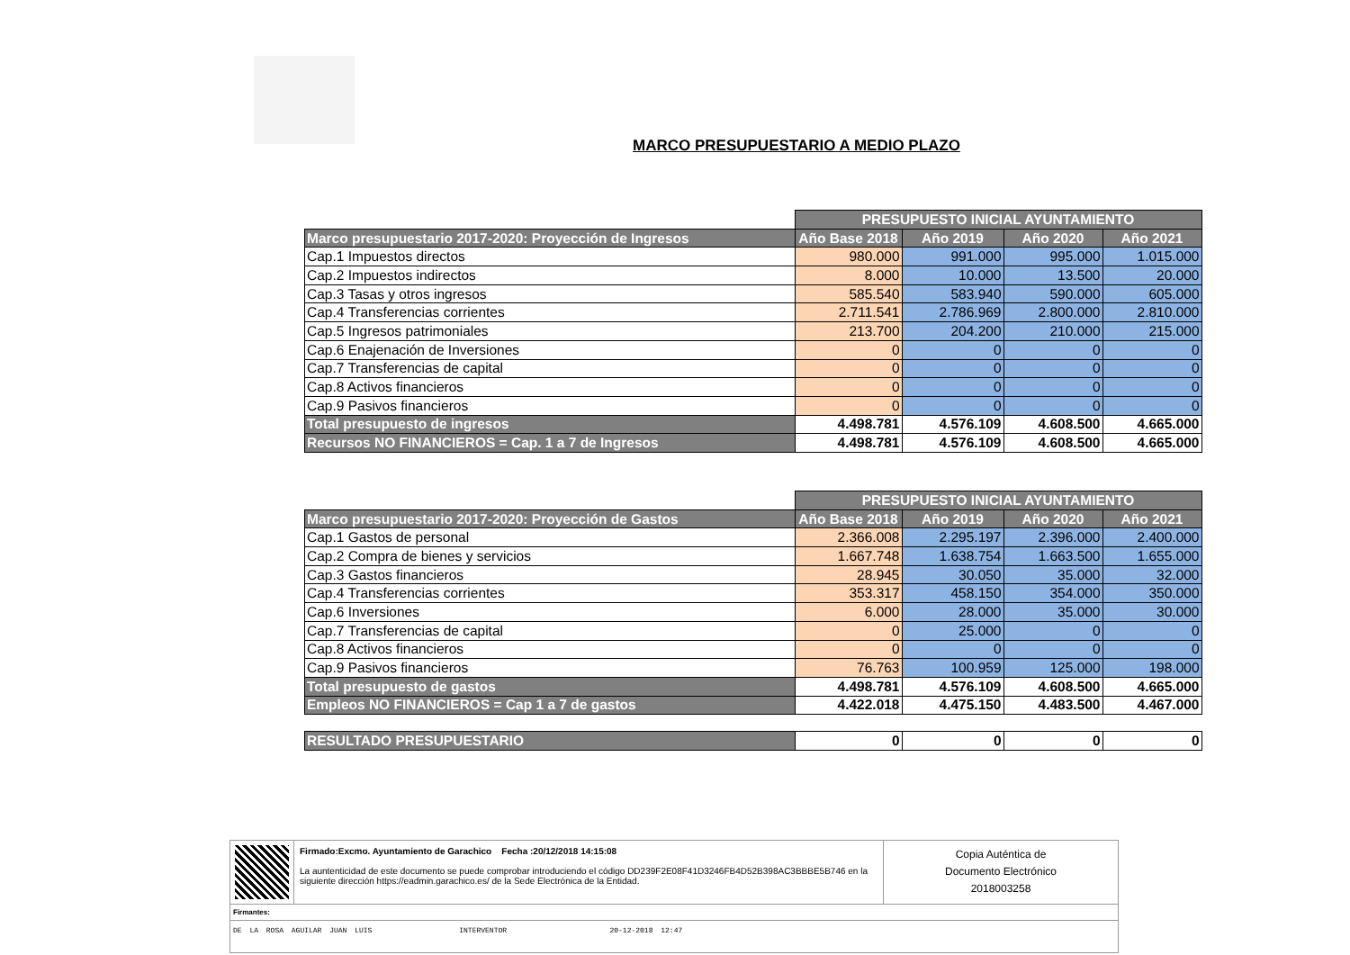MARCO PRESUPUESTARIO A MEDIO PLAZO
| | PRESUPUESTO INICIAL AYUNTAMIENTO | | | |
| Marco presupuestario 2017-2020: Proyección de Ingresos | Año Base 2018 | Año 2019 | Año 2020 | Año 2021 |
| Cap.1 Impuestos directos | 980.000 | 991.000 | 995.000 | 1.015.000 |
| Cap.2 Impuestos indirectos | 8.000 | 10.000 | 13.500 | 20.000 |
| Cap.3 Tasas y otros ingresos | 585.540 | 583.940 | 590.000 | 605.000 |
| Cap.4 Transferencias corrientes | 2.711.541 | 2.786.969 | 2.800.000 | 2.810.000 |
| Cap.5 Ingresos patrimoniales | 213.700 | 204.200 | 210.000 | 215.000 |
| Cap.6 Enajenación de Inversiones | 0 | 0 | 0 | 0 |
| Cap.7 Transferencias de capital | 0 | 0 | 0 | 0 |
| Cap.8 Activos financieros | 0 | 0 | 0 | 0 |
| Cap.9 Pasivos financieros | 0 | 0 | 0 | 0 |
| Total presupuesto de ingresos | 4.498.781 | 4.576.109 | 4.608.500 | 4.665.000 |
| Recursos NO FINANCIEROS = Cap. 1 a 7 de Ingresos | 4.498.781 | 4.576.109 | 4.608.500 | 4.665.000 |
| | PRESUPUESTO INICIAL AYUNTAMIENTO | | | |
| Marco presupuestario 2017-2020: Proyección de Gastos | Año Base 2018 | Año 2019 | Año 2020 | Año 2021 |
| Cap.1 Gastos de personal | 2.366.008 | 2.295.197 | 2.396.000 | 2.400.000 |
| Cap.2 Compra de bienes y servicios | 1.667.748 | 1.638.754 | 1.663.500 | 1.655.000 |
| Cap.3 Gastos financieros | 28.945 | 30.050 | 35.000 | 32.000 |
| Cap.4 Transferencias corrientes | 353.317 | 458.150 | 354.000 | 350.000 |
| Cap.6 Inversiones | 6.000 | 28.000 | 35.000 | 30.000 |
| Cap.7 Transferencias de capital | 0 | 25.000 | 0 | 0 |
| Cap.8 Activos financieros | 0 | 0 | 0 | 0 |
| Cap.9 Pasivos financieros | 76.763 | 100.959 | 125.000 | 198.000 |
| Total presupuesto de gastos | 4.498.781 | 4.576.109 | 4.608.500 | 4.665.000 |
| Empleos NO FINANCIEROS = Cap 1 a 7 de gastos | 4.422.018 | 4.475.150 | 4.483.500 | 4.467.000 |
| RESULTADO PRESUPUESTARIO | 0 | 0 | 0 | 0 |
Firmado:Excmo. Ayuntamiento de Garachico Fecha :20/12/2018 14:15:08
La auntenticidad de este documento se puede comprobar introduciendo el código DD239F2E08F41D3246FB4D52B398AC3BBBE5B746 en la siguiente dirección https://eadmin.garachico.es/ de la Sede Electrónica de la Entidad.
Copia Auténtica de
Documento Electrónico
2018003258
Firmantes:
DE LA ROSA AGUILAR JUAN LUIS INTERVENTOR 20-12-2018 12:47